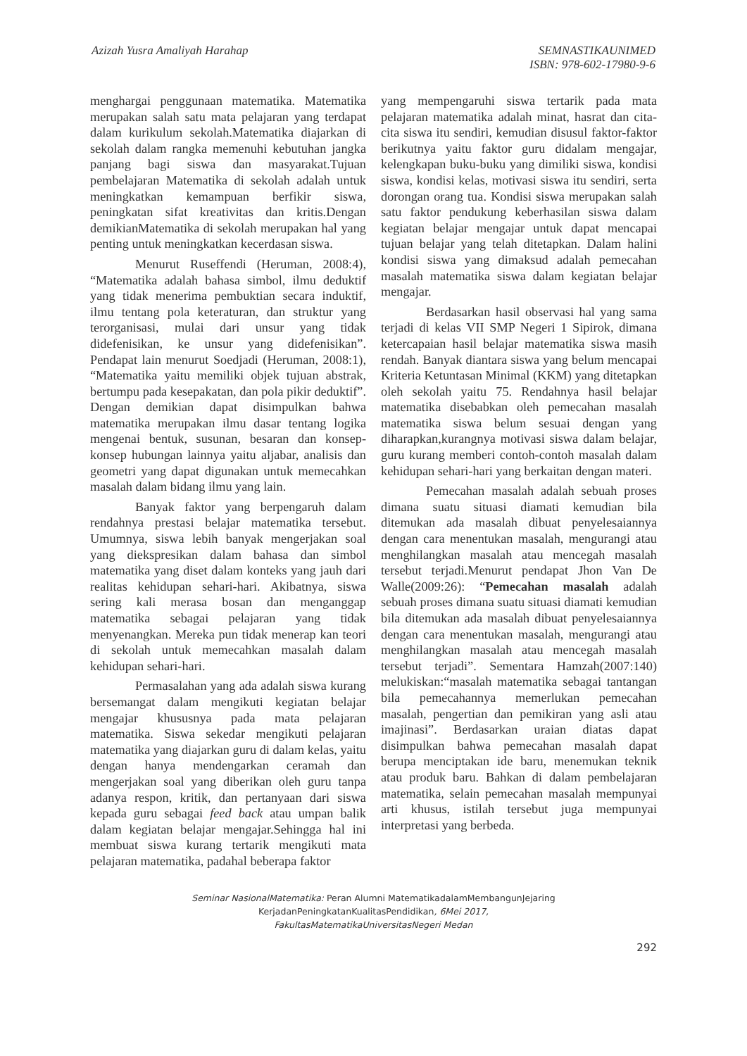Azizah Yusra Amaliyah Harahap
SEMNASTIKAUNIMED
ISBN: 978-602-17980-9-6
menghargai penggunaan matematika. Matematika merupakan salah satu mata pelajaran yang terdapat dalam kurikulum sekolah.Matematika diajarkan di sekolah dalam rangka memenuhi kebutuhan jangka panjang bagi siswa dan masyarakat.Tujuan pembelajaran Matematika di sekolah adalah untuk meningkatkan kemampuan berfikir siswa, peningkatan sifat kreativitas dan kritis.Dengan demikianMatematika di sekolah merupakan hal yang penting untuk meningkatkan kecerdasan siswa.
Menurut Ruseffendi (Heruman, 2008:4), “Matematika adalah bahasa simbol, ilmu deduktif yang tidak menerima pembuktian secara induktif, ilmu tentang pola keteraturan, dan struktur yang terorganisasi, mulai dari unsur yang tidak didefenisikan, ke unsur yang didefenisikan”. Pendapat lain menurut Soedjadi (Heruman, 2008:1), “Matematika yaitu memiliki objek tujuan abstrak, bertumpu pada kesepakatan, dan pola pikir deduktif”. Dengan demikian dapat disimpulkan bahwa matematika merupakan ilmu dasar tentang logika mengenai bentuk, susunan, besaran dan konsep-konsep hubungan lainnya yaitu aljabar, analisis dan geometri yang dapat digunakan untuk memecahkan masalah dalam bidang ilmu yang lain.
Banyak faktor yang berpengaruh dalam rendahnya prestasi belajar matematika tersebut. Umumnya, siswa lebih banyak mengerjakan soal yang diekspresikan dalam bahasa dan simbol matematika yang diset dalam konteks yang jauh dari realitas kehidupan sehari-hari. Akibatnya, siswa sering kali merasa bosan dan menganggap matematika sebagai pelajaran yang tidak menyenangkan. Mereka pun tidak menerap kan teori di sekolah untuk memecahkan masalah dalam kehidupan sehari-hari.
Permasalahan yang ada adalah siswa kurang bersemangat dalam mengikuti kegiatan belajar mengajar khususnya pada mata pelajaran matematika. Siswa sekedar mengikuti pelajaran matematika yang diajarkan guru di dalam kelas, yaitu dengan hanya mendengarkan ceramah dan mengerjakan soal yang diberikan oleh guru tanpa adanya respon, kritik, dan pertanyaan dari siswa kepada guru sebagai feed back atau umpan balik dalam kegiatan belajar mengajar.Sehingga hal ini membuat siswa kurang tertarik mengikuti mata pelajaran matematika, padahal beberapa faktor
yang mempengaruhi siswa tertarik pada mata pelajaran matematika adalah minat, hasrat dan cita-cita siswa itu sendiri, kemudian disusul faktor-faktor berikutnya yaitu faktor guru didalam mengajar, kelengkapan buku-buku yang dimiliki siswa, kondisi siswa, kondisi kelas, motivasi siswa itu sendiri, serta dorongan orang tua. Kondisi siswa merupakan salah satu faktor pendukung keberhasilan siswa dalam kegiatan belajar mengajar untuk dapat mencapai tujuan belajar yang telah ditetapkan. Dalam halini kondisi siswa yang dimaksud adalah pemecahan masalah matematika siswa dalam kegiatan belajar mengajar.
Berdasarkan hasil observasi hal yang sama terjadi di kelas VII SMP Negeri 1 Sipirok, dimana ketercapaian hasil belajar matematika siswa masih rendah. Banyak diantara siswa yang belum mencapai Kriteria Ketuntasan Minimal (KKM) yang ditetapkan oleh sekolah yaitu 75. Rendahnya hasil belajar matematika disebabkan oleh pemecahan masalah matematika siswa belum sesuai dengan yang diharapkan,kurangnya motivasi siswa dalam belajar, guru kurang memberi contoh-contoh masalah dalam kehidupan sehari-hari yang berkaitan dengan materi.
Pemecahan masalah adalah sebuah proses dimana suatu situasi diamati kemudian bila ditemukan ada masalah dibuat penyelesaiannya dengan cara menentukan masalah, mengurangi atau menghilangkan masalah atau mencegah masalah tersebut terjadi.Menurut pendapat Jhon Van De Walle(2009:26): “Pemecahan masalah adalah sebuah proses dimana suatu situasi diamati kemudian bila ditemukan ada masalah dibuat penyelesaiannya dengan cara menentukan masalah, mengurangi atau menghilangkan masalah atau mencegah masalah tersebut terjadi”. Sementara Hamzah(2007:140) melukiskan:“masalah matematika sebagai tantangan bila pemecahannya memerlukan pemecahan masalah, pengertian dan pemikiran yang asli atau imajinasi”. Berdasarkan uraian diatas dapat disimpulkan bahwa pemecahan masalah dapat berupa menciptakan ide baru, menemukan teknik atau produk baru. Bahkan di dalam pembelajaran matematika, selain pemecahan masalah mempunyai arti khusus, istilah tersebut juga mempunyai interpretasi yang berbeda.
Seminar NasionalMatematika: Peran Alumni MatematikadalamMembangunJejaring
KerjadanPeningkatanKualitasPendidikan, 6Mei 2017,
FakultasMatematikaUniversitasNegeri Medan
292